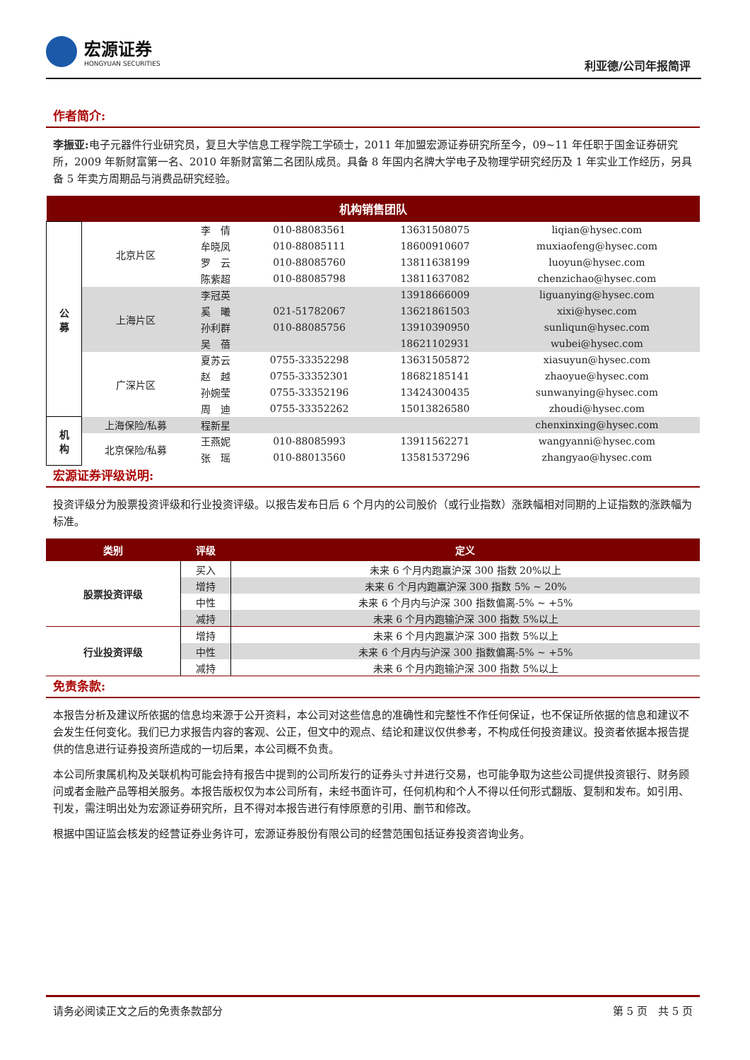宏源证券
HONGYUAN SECURITIES
利亚德/公司年报简评
作者简介:
李振亚: 电子元器件行业研究员，复旦大学信息工程学院工学硕士，2011 年加盟宏源证券研究所至今，09~11 年任职于国金证券研究所，2009 年新财富第一名、2010 年新财富第二名团队成员。具备 8 年国内名牌大学电子及物理学研究经历及 1 年实业工作经历，另具备 5 年卖方周期品与消费品研究经验。
| 机构销售团队 | | | | | |
| 公 募 | 北京片区 | 李 倩 | 010-88083561 | 13631508075 | liqian@hysec.com |
| | | 牟晓凤 | 010-88085111 | 18600910607 | muxiaofeng@hysec.com |
| | | 罗 云 | 010-88085760 | 13811638199 | luoyun@hysec.com |
| | | 陈紫超 | 010-88085798 | 13811637082 | chenzichao@hysec.com |
| | 上海片区 | 李冠英 | | 13918666009 | liguanying@hysec.com |
| | | 奚 曦 | 021-51782067 | 13621861503 | xixi@hysec.com |
| | | 孙利群 | 010-88085756 | 13910390950 | sunliqun@hysec.com |
| | | 吴 蓓 | | 18621102931 | wubei@hysec.com |
| | 广深片区 | 夏苏云 | 0755-33352298 | 13631505872 | xiasuyun@hysec.com |
| | | 赵 越 | 0755-33352301 | 18682185141 | zhaoyue@hysec.com |
| | | 孙婉莹 | 0755-33352196 | 13424300435 | sunwanying@hysec.com |
| | | 周 迪 | 0755-33352262 | 15013826580 | zhoudi@hysec.com |
| 机 构 | 上海保险/私募 | 程新星 | | | chenxinxing@hysec.com |
| | 北京保险/私募 | 王燕妮 | 010-88085993 | 13911562271 | wangyanni@hysec.com |
| | | 张 瑶 | 010-88013560 | 13581537296 | zhangyao@hysec.com |
宏源证券评级说明:
投资评级分为股票投资评级和行业投资评级。以报告发布日后 6 个月内的公司股价（或行业指数）涨跌幅相对同期的上证指数的涨跌幅为标准。
| 类别 | 评级 | 定义 |
| --- | --- | --- |
| 股票投资评级 | 买入 | 未来 6 个月内跑赢沪深 300 指数 20%以上 |
| | 增持 | 未来 6 个月内跑赢沪深 300 指数 5% ~ 20% |
| | 中性 | 未来 6 个月内与沪深 300 指数偏离-5% ~ +5% |
| | 减持 | 未来 6 个月内跑输沪深 300 指数 5%以上 |
| 行业投资评级 | 增持 | 未来 6 个月内跑赢沪深 300 指数 5%以上 |
| | 中性 | 未来 6 个月内与沪深 300 指数偏离-5% ~ +5% |
| | 减持 | 未来 6 个月内跑输沪深 300 指数 5%以上 |
免责条款:
本报告分析及建议所依据的信息均来源于公开资料，本公司对这些信息的准确性和完整性不作任何保证，也不保证所依据的信息和建议不会发生任何变化。我们已力求报告内容的客观、公正，但文中的观点、结论和建议仅供参考，不构成任何投资建议。投资者依据本报告提供的信息进行证券投资所造成的一切后果，本公司概不负责。
本公司所隶属机构及关联机构可能会持有报告中提到的公司所发行的证券头寸并进行交易，也可能争取为这些公司提供投资银行、财务顾问或者金融产品等相关服务。本报告版权仅为本公司所有，未经书面许可，任何机构和个人不得以任何形式翻版、复制和发布。如引用、刊发，需注明出处为宏源证券研究所，且不得对本报告进行有悖原意的引用、删节和修改。
根据中国证监会核发的经营证券业务许可，宏源证券股份有限公司的经营范围包括证券投资咨询业务。
请务必阅读正文之后的免责条款部分 第 5 页　共 5 页